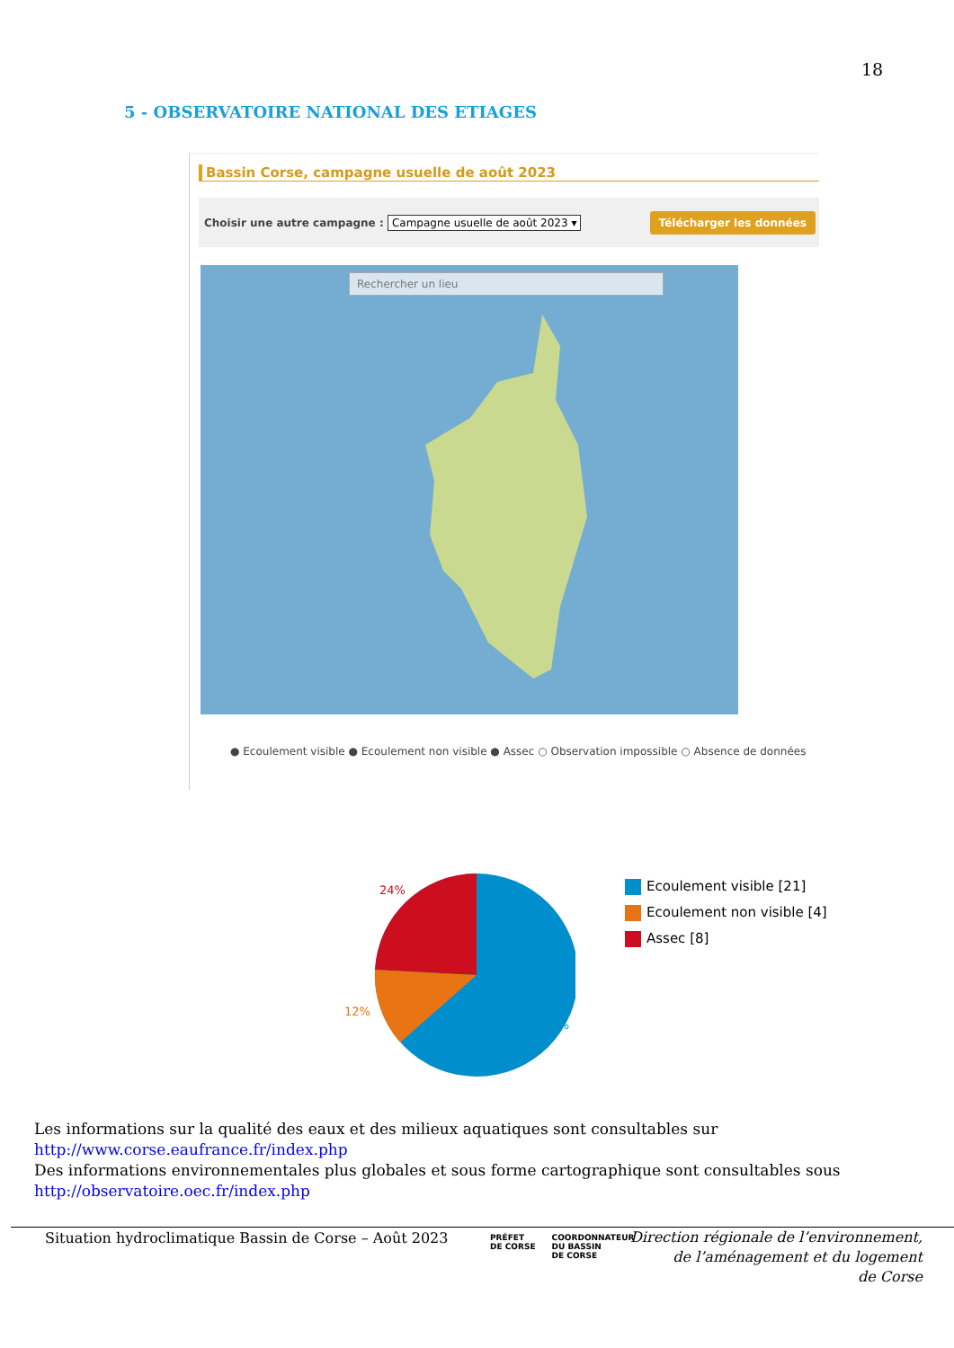18
5 - OBSERVATOIRE NATIONAL DES ETIAGES
Bassin Corse, campagne usuelle de août 2023
Choisir une autre campagne : Campagne usuelle de août 2023 ▾ Télécharger les données
Rechercher un lieu
● Ecoulement visible ● Ecoulement non visible ● Assec ○ Observation impossible ○ Absence de données
24%
12%
64%
Ecoulement visible [21]
Ecoulement non visible [4]
Assec [8]
Les informations sur la qualité des eaux et des milieux aquatiques sont consultables sur
http://www.corse.eaufrance.fr/index.php
Des informations environnementales plus globales et sous forme cartographique sont consultables sous
http://observatoire.oec.fr/index.php
Situation hydroclimatique Bassin de Corse – Août 2023
PRÉFET
DE CORSE
COORDONNATEUR
DU BASSIN
DE CORSE
Direction régionale de l’environnement,
de l’aménagement et du logement
de Corse